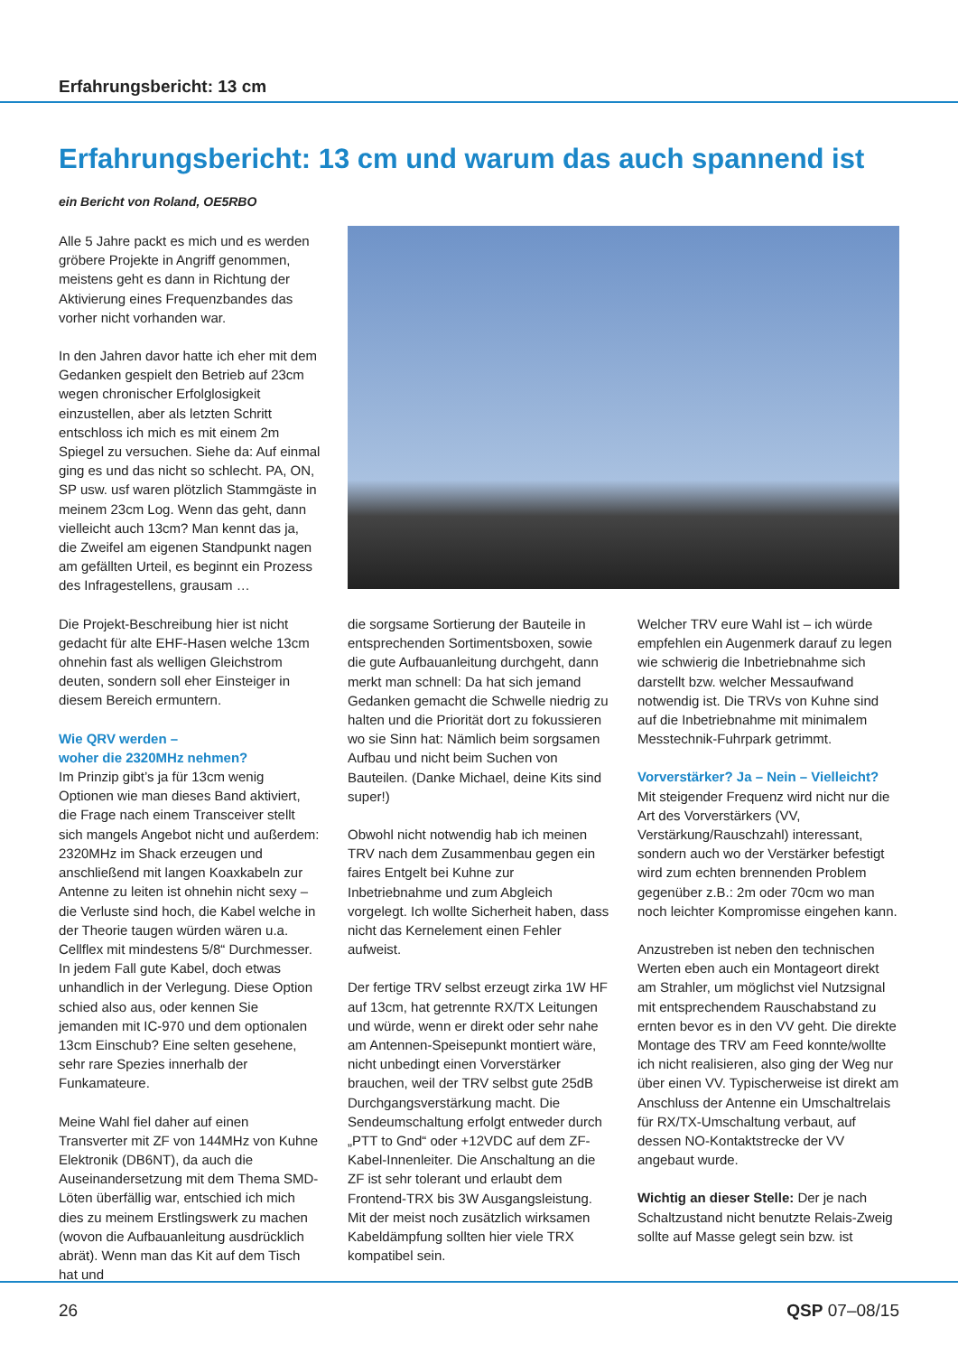Erfahrungsbericht: 13 cm
Erfahrungsbericht: 13 cm und warum das auch spannend ist
ein Bericht von Roland, OE5RBO
Alle 5 Jahre packt es mich und es werden gröbere Projekte in Angriff genommen, meistens geht es dann in Richtung der Aktivierung eines Frequenzbandes das vorher nicht vorhanden war.
In den Jahren davor hatte ich eher mit dem Gedanken gespielt den Betrieb auf 23cm wegen chronischer Erfolglosigkeit einzustellen, aber als letzten Schritt entschloss ich mich es mit einem 2m Spiegel zu versuchen. Siehe da: Auf einmal ging es und das nicht so schlecht. PA, ON, SP usw. usf waren plötzlich Stammgäste in meinem 23cm Log. Wenn das geht, dann vielleicht auch 13cm? Man kennt das ja, die Zweifel am eigenen Standpunkt nagen am gefällten Urteil, es beginnt ein Prozess des Infragestellens, grausam …
Die Projekt-Beschreibung hier ist nicht gedacht für alte EHF-Hasen welche 13cm ohnehin fast als welligen Gleichstrom deuten, sondern soll eher Einsteiger in diesem Bereich ermuntern.
Wie QRV werden –
woher die 2320MHz nehmen?
Im Prinzip gibt’s ja für 13cm wenig Optionen wie man dieses Band aktiviert, die Frage nach einem Transceiver stellt sich mangels Angebot nicht und außerdem: 2320MHz im Shack erzeugen und anschließend mit langen Koaxkabeln zur Antenne zu leiten ist ohnehin nicht sexy – die Verluste sind hoch, die Kabel welche in der Theorie taugen würden wären u.a. Cellflex mit mindestens 5/8“ Durchmesser. In jedem Fall gute Kabel, doch etwas unhandlich in der Verlegung. Diese Option schied also aus, oder kennen Sie jemanden mit IC-970 und dem optionalen 13cm Einschub? Eine selten gesehene, sehr rare Spezies innerhalb der Funkamateure.
Meine Wahl fiel daher auf einen Transverter mit ZF von 144MHz von Kuhne Elektronik (DB6NT), da auch die Auseinandersetzung mit dem Thema SMD-Löten überfällig war, entschied ich mich dies zu meinem Erstlingswerk zu machen (wovon die Aufbauanleitung ausdrücklich abrät). Wenn man das Kit auf dem Tisch hat und
die sorgsame Sortierung der Bauteile in entsprechenden Sortimentsboxen, sowie die gute Aufbauanleitung durchgeht, dann merkt man schnell: Da hat sich jemand Gedanken gemacht die Schwelle niedrig zu halten und die Priorität dort zu fokussieren wo sie Sinn hat: Nämlich beim sorgsamen Aufbau und nicht beim Suchen von Bauteilen. (Danke Michael, deine Kits sind super!)
Obwohl nicht notwendig hab ich meinen TRV nach dem Zusammenbau gegen ein faires Entgelt bei Kuhne zur Inbetriebnahme und zum Abgleich vorgelegt. Ich wollte Sicherheit haben, dass nicht das Kernelement einen Fehler aufweist.
Der fertige TRV selbst erzeugt zirka 1W HF auf 13cm, hat getrennte RX/TX Leitungen und würde, wenn er direkt oder sehr nahe am Antennen-Speisepunkt montiert wäre, nicht unbedingt einen Vorverstärker brauchen, weil der TRV selbst gute 25dB Durchgangsverstärkung macht. Die Sendeumschaltung erfolgt entweder durch „PTT to Gnd“ oder +12VDC auf dem ZF-Kabel-Innenleiter. Die Anschaltung an die ZF ist sehr tolerant und erlaubt dem Frontend-TRX bis 3W Ausgangsleistung. Mit der meist noch zusätzlich wirksamen Kabeldämpfung sollten hier viele TRX kompatibel sein.
Welcher TRV eure Wahl ist – ich würde empfehlen ein Augenmerk darauf zu legen wie schwierig die Inbetriebnahme sich darstellt bzw. welcher Messaufwand notwendig ist. Die TRVs von Kuhne sind auf die Inbetriebnahme mit minimalem Messtechnik-Fuhrpark getrimmt.
Vorverstärker? Ja – Nein – Vielleicht?
Mit steigender Frequenz wird nicht nur die Art des Vorverstärkers (VV, Verstärkung/Rauschzahl) interessant, sondern auch wo der Verstärker befestigt wird zum echten brennenden Problem gegenüber z.B.: 2m oder 70cm wo man noch leichter Kompromisse eingehen kann.
Anzustreben ist neben den technischen Werten eben auch ein Montageort direkt am Strahler, um möglichst viel Nutzsignal mit entsprechendem Rauschabstand zu ernten bevor es in den VV geht. Die direkte Montage des TRV am Feed konnte/wollte ich nicht realisieren, also ging der Weg nur über einen VV. Typischerweise ist direkt am Anschluss der Antenne ein Umschaltrelais für RX/TX-Umschaltung verbaut, auf dessen NO-Kontaktstrecke der VV angebaut wurde.
Wichtig an dieser Stelle: Der je nach Schaltzustand nicht benutzte Relais-Zweig sollte auf Masse gelegt sein bzw. ist
26 QSP 07–08/15